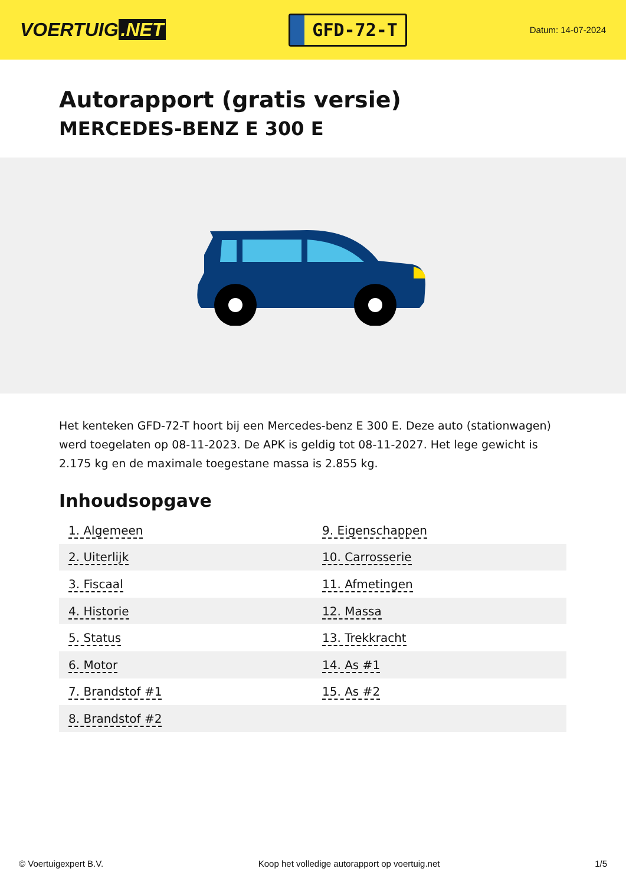VOERTUIG.NET
GFD-72-T
Datum: 14-07-2024
Autorapport (gratis versie)
MERCEDES-BENZ E 300 E
Het kenteken GFD-72-T hoort bij een Mercedes-benz E 300 E. Deze auto (stationwagen) werd toegelaten op 08-11-2023. De APK is geldig tot 08-11-2027. Het lege gewicht is 2.175 kg en de maximale toegestane massa is 2.855 kg.
Inhoudsopgave
| 1. Algemeen | 9. Eigenschappen |
| 2. Uiterlijk | 10. Carrosserie |
| 3. Fiscaal | 11. Afmetingen |
| 4. Historie | 12. Massa |
| 5. Status | 13. Trekkracht |
| 6. Motor | 14. As #1 |
| 7. Brandstof #1 | 15. As #2 |
| 8. Brandstof #2 | |
© Voertuigexpert B.V. Koop het volledige autorapport op voertuig.net 1/5